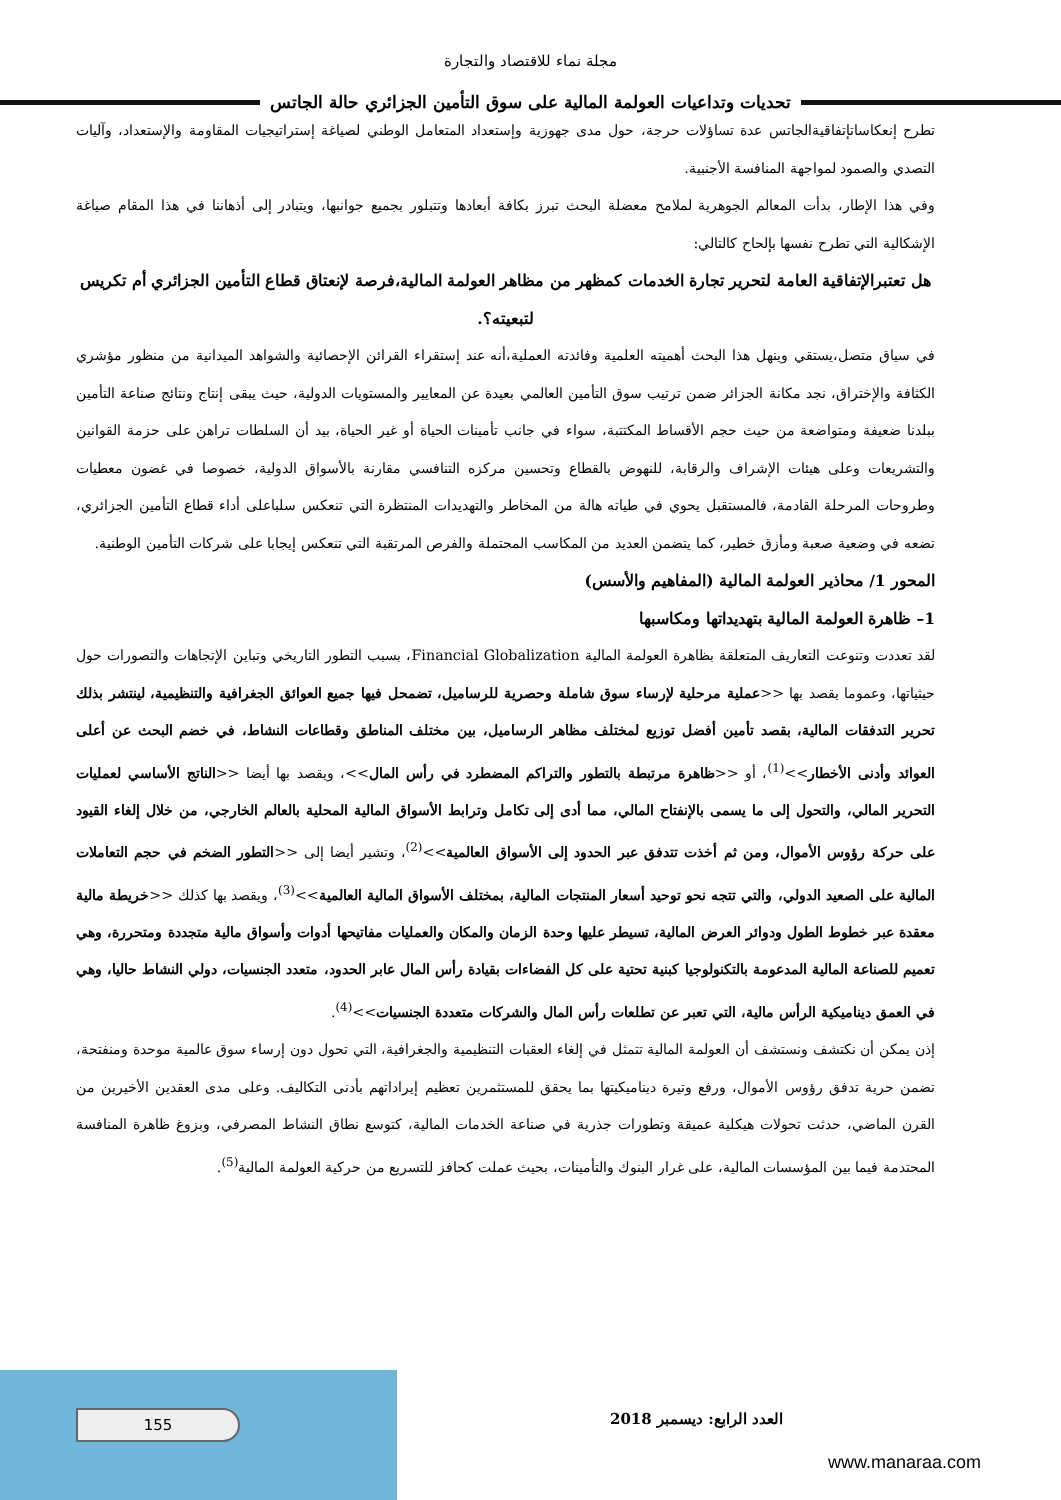مجلة نماء للاقتصاد والتجارة
تحديات وتداعيات العولمة المالية على سوق التأمين الجزائري حالة الجاتس
تطرح إنعكاساتإتفاقيةالجاتس عدة تساؤلات حرجة، حول مدى جهوزية وإستعداد المتعامل الوطني لصياغة إستراتيجيات المقاومة والإستعداد، وآليات التصدي والصمود لمواجهة المنافسة الأجنبية.
وفي هذا الإطار، بدأت المعالم الجوهرية لملامح معضلة البحث تبرز بكافة أبعادها وتتبلور بجميع جوانبها، ويتبادر إلى أذهاننا في هذا المقام صياغة الإشكالية التي تطرح نفسها بإلحاح كالتالي:
هل تعتبرالإتفاقية العامة لتحرير تجارة الخدمات كمظهر من مظاهر العولمة المالية،فرصة لإنعتاق قطاع التأمين الجزائري أم تكريس لتبعيته؟.
في سياق متصل،يستقي وينهل هذا البحث أهميته العلمية وفائدته العملية،أنه عند إستقراء القرائن الإحصائية والشواهد الميدانية من منظور مؤشري الكثافة والإختراق، نجد مكانة الجزائر ضمن ترتيب سوق التأمين العالمي بعيدة عن المعايير والمستويات الدولية، حيث يبقى إنتاج ونتائج صناعة التأمين ببلدنا ضعيفة ومتواضعة من حيث حجم الأقساط المكتتبة، سواء في جانب تأمينات الحياة أو غير الحياة، بيد أن السلطات تراهن على حزمة القوانين والتشريعات وعلى هيئات الإشراف والرقابة، للنهوض بالقطاع وتحسين مركزه التنافسي مقارنة بالأسواق الدولية، خصوصا في غضون معطيات وطروحات المرحلة القادمة، فالمستقبل يحوي في طياته هالة من المخاطر والتهديدات المنتظرة التي تنعكس سلباعلى أداء قطاع التأمين الجزائري، تضعه في وضعية صعبة ومأزق خطير، كما يتضمن العديد من المكاسب المحتملة والفرص المرتقبة التي تنعكس إيجابا على شركات التأمين الوطنية.
المحور 1/ محاذير العولمة المالية (المفاهيم والأسس)
1– ظاهرة العولمة المالية بتهديداتها ومكاسبها
لقد تعددت وتنوعت التعاريف المتعلقة بظاهرة العولمة المالية Financial Globalization، بسبب التطور التاريخي وتباين الإتجاهات والتصورات حول حيثياتها، وعموما يقصد بها <<عملية مرحلية لإرساء سوق شاملة وحصرية للرساميل، تضمحل فيها جميع العوائق الجغرافية والتنظيمية، لينتشر بذلك تحرير التدفقات المالية، بقصد تأمين أفضل توزيع لمختلف مظاهر الرساميل، بين مختلف المناطق وقطاعات النشاط، في خضم البحث عن أعلى العوائد وأدنى الأخطار>><sup>(1)</sup>، أو <<ظاهرة مرتبطة بالتطور والتراكم المضطرد في رأس المال>>، ويقصد بها أيضا <<الناتج الأساسي لعمليات التحرير المالي، والتحول إلى ما يسمى بالإنفتاح المالي، مما أدى إلى تكامل وترابط الأسواق المالية المحلية بالعالم الخارجي، من خلال إلغاء القيود على حركة رؤوس الأموال، ومن ثم أخذت تتدفق عبر الحدود إلى الأسواق العالمية>><sup>(2)</sup>، وتشير أيضا إلى <<التطور الضخم في حجم التعاملات المالية على الصعيد الدولي، والتي تتجه نحو توحيد أسعار المنتجات المالية، بمختلف الأسواق المالية العالمية>><sup>(3)</sup>، ويقصد بها كذلك <<خريطة مالية معقدة عبر خطوط الطول ودوائر العرض المالية، تسيطر عليها وحدة الزمان والمكان والعمليات مفاتيحها أدوات وأسواق مالية متجددة ومتحررة، وهي تعميم للصناعة المالية المدعومة بالتكنولوجيا كبنية تحتية على كل الفضاءات بقيادة رأس المال عابر الحدود، متعدد الجنسيات، دولي النشاط حاليا، وهي في العمق ديناميكية الرأس مالية، التي تعبر عن تطلعات رأس المال والشركات متعددة الجنسيات>><sup>(4)</sup>.
إذن يمكن أن نكتشف ونستشف أن العولمة المالية تتمثل في إلغاء العقبات التنظيمية والجغرافية، التي تحول دون إرساء سوق عالمية موحدة ومنفتحة، تضمن حرية تدفق رؤوس الأموال، ورفع وتيرة ديناميكيتها بما يحقق للمستثمرين تعظيم إيراداتهم بأدنى التكاليف. وعلى مدى العقدين الأخيرين من القرن الماضي، حدثت تحولات هيكلية عميقة وتطورات جذرية في صناعة الخدمات المالية، كتوسع نطاق النشاط المصرفي، وبزوغ ظاهرة المنافسة المحتدمة فيما بين المؤسسات المالية، على غرار البنوك والتأمينات، بحيث عملت كحافز للتسريع من حركية العولمة المالية<sup>(5)</sup>.
155 العدد الرابع: ديسمبر 2018
www.manaraa.com